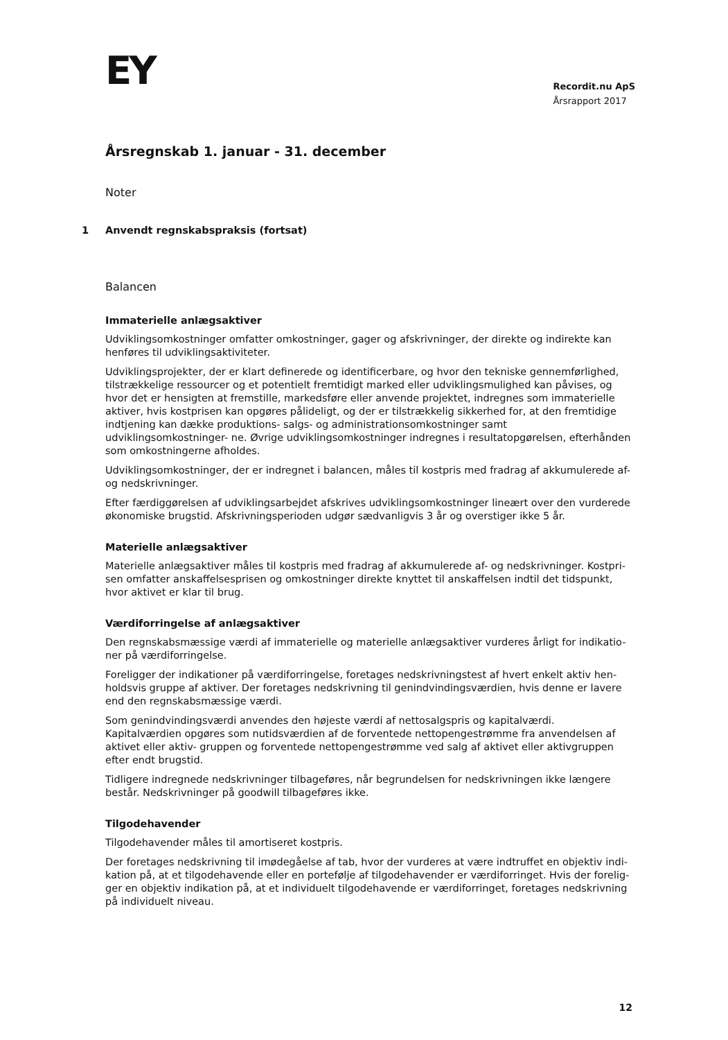EY
Recordit.nu ApS
Årsrapport 2017
Årsregnskab 1. januar - 31. december
Noter
1 Anvendt regnskabspraksis (fortsat)
Balancen
Immaterielle anlægsaktiver
Udviklingsomkostninger omfatter omkostninger, gager og afskrivninger, der direkte og indirekte kan henføres til udviklingsaktiviteter.
Udviklingsprojekter, der er klart definerede og identificerbare, og hvor den tekniske gennemførlighed, tilstrækkelige ressourcer og et potentielt fremtidigt marked eller udviklingsmulighed kan påvises, og hvor det er hensigten at fremstille, markedsføre eller anvende projektet, indregnes som immaterielle aktiver, hvis kostprisen kan opgøres pålideligt, og der er tilstrækkelig sikkerhed for, at den fremtidige indtjening kan dække produktions- salgs- og administrationsomkostninger samt udviklingsomkostninger- ne. Øvrige udviklingsomkostninger indregnes i resultatopgørelsen, efterhånden som omkostningerne afholdes.
Udviklingsomkostninger, der er indregnet i balancen, måles til kostpris med fradrag af akkumulerede af- og nedskrivninger.
Efter færdiggørelsen af udviklingsarbejdet afskrives udviklingsomkostninger lineært over den vurderede økonomiske brugstid. Afskrivningsperioden udgør sædvanligvis 3 år og overstiger ikke 5 år.
Materielle anlægsaktiver
Materielle anlægsaktiver måles til kostpris med fradrag af akkumulerede af- og nedskrivninger. Kostpri- sen omfatter anskaffelsesprisen og omkostninger direkte knyttet til anskaffelsen indtil det tidspunkt, hvor aktivet er klar til brug.
Værdiforringelse af anlægsaktiver
Den regnskabsmæssige værdi af immaterielle og materielle anlægsaktiver vurderes årligt for indikatio- ner på værdiforringelse.
Foreligger der indikationer på værdiforringelse, foretages nedskrivningstest af hvert enkelt aktiv hen- holdsvis gruppe af aktiver. Der foretages nedskrivning til genindvindingsværdien, hvis denne er lavere end den regnskabsmæssige værdi.
Som genindvindingsværdi anvendes den højeste værdi af nettosalgspris og kapitalværdi. Kapitalværdien opgøres som nutidsværdien af de forventede nettopengestrømme fra anvendelsen af aktivet eller aktiv- gruppen og forventede nettopengestrømme ved salg af aktivet eller aktivgruppen efter endt brugstid.
Tidligere indregnede nedskrivninger tilbageføres, når begrundelsen for nedskrivningen ikke længere består. Nedskrivninger på goodwill tilbageføres ikke.
Tilgodehavender
Tilgodehavender måles til amortiseret kostpris.
Der foretages nedskrivning til imødegåelse af tab, hvor der vurderes at være indtruffet en objektiv indi- kation på, at et tilgodehavende eller en portefølje af tilgodehavender er værdiforringet. Hvis der forelig- ger en objektiv indikation på, at et individuelt tilgodehavende er værdiforringet, foretages nedskrivning på individuelt niveau.
12